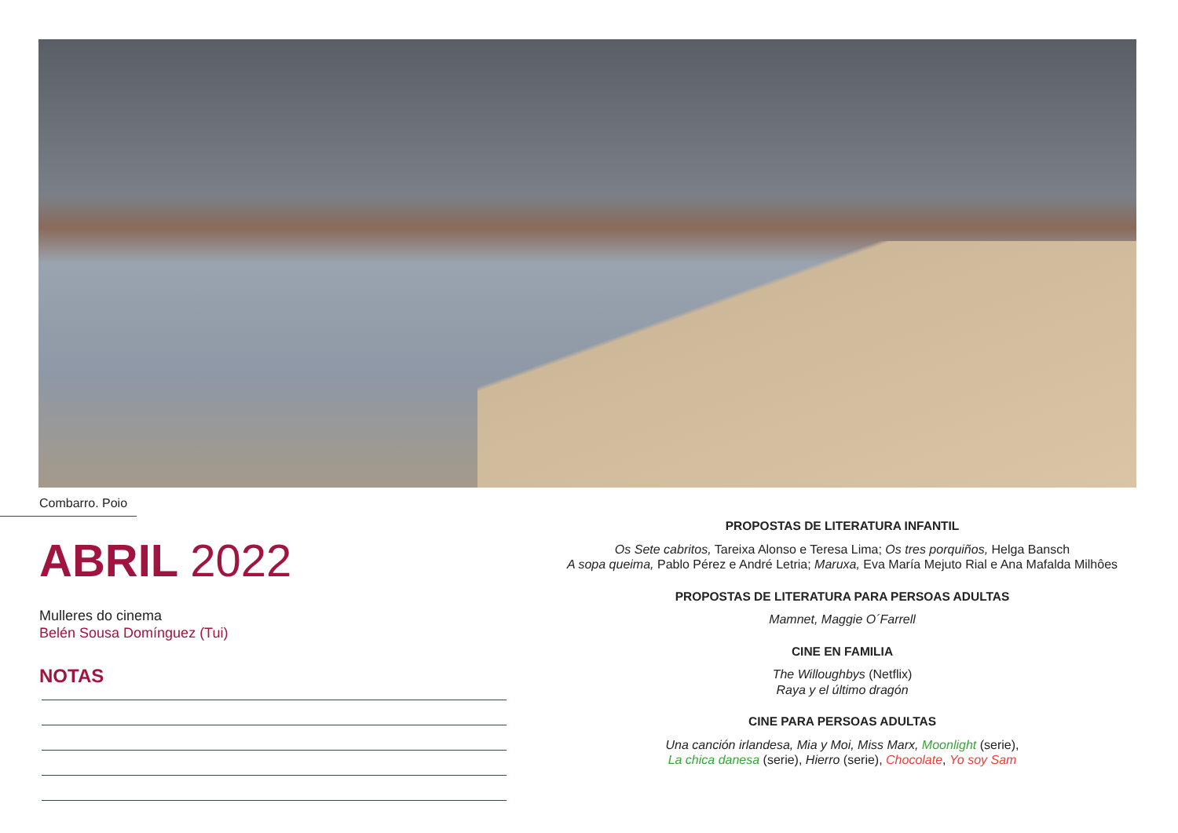Combarro. Poio
ABRIL 2022
Mulleres do cinema
Belén Sousa Domínguez (Tui)
NOTAS
PROPOSTAS DE LITERATURA INFANTIL
Os Sete cabritos, Tareixa Alonso e Teresa Lima; Os tres porquiños, Helga Bansch
A sopa queima, Pablo Pérez e André Letria; Maruxa, Eva María Mejuto Rial e Ana Mafalda Milhôes
PROPOSTAS DE LITERATURA PARA PERSOAS ADULTAS
Mamnet, Maggie O´Farrell
CINE EN FAMILIA
The Willoughbys (Netflix)
Raya y el último dragón
CINE PARA PERSOAS ADULTAS
Una canción irlandesa, Mia y Moi, Miss Marx, Moonlight (serie),
La chica danesa (serie), Hierro (serie), Chocolate, Yo soy Sam